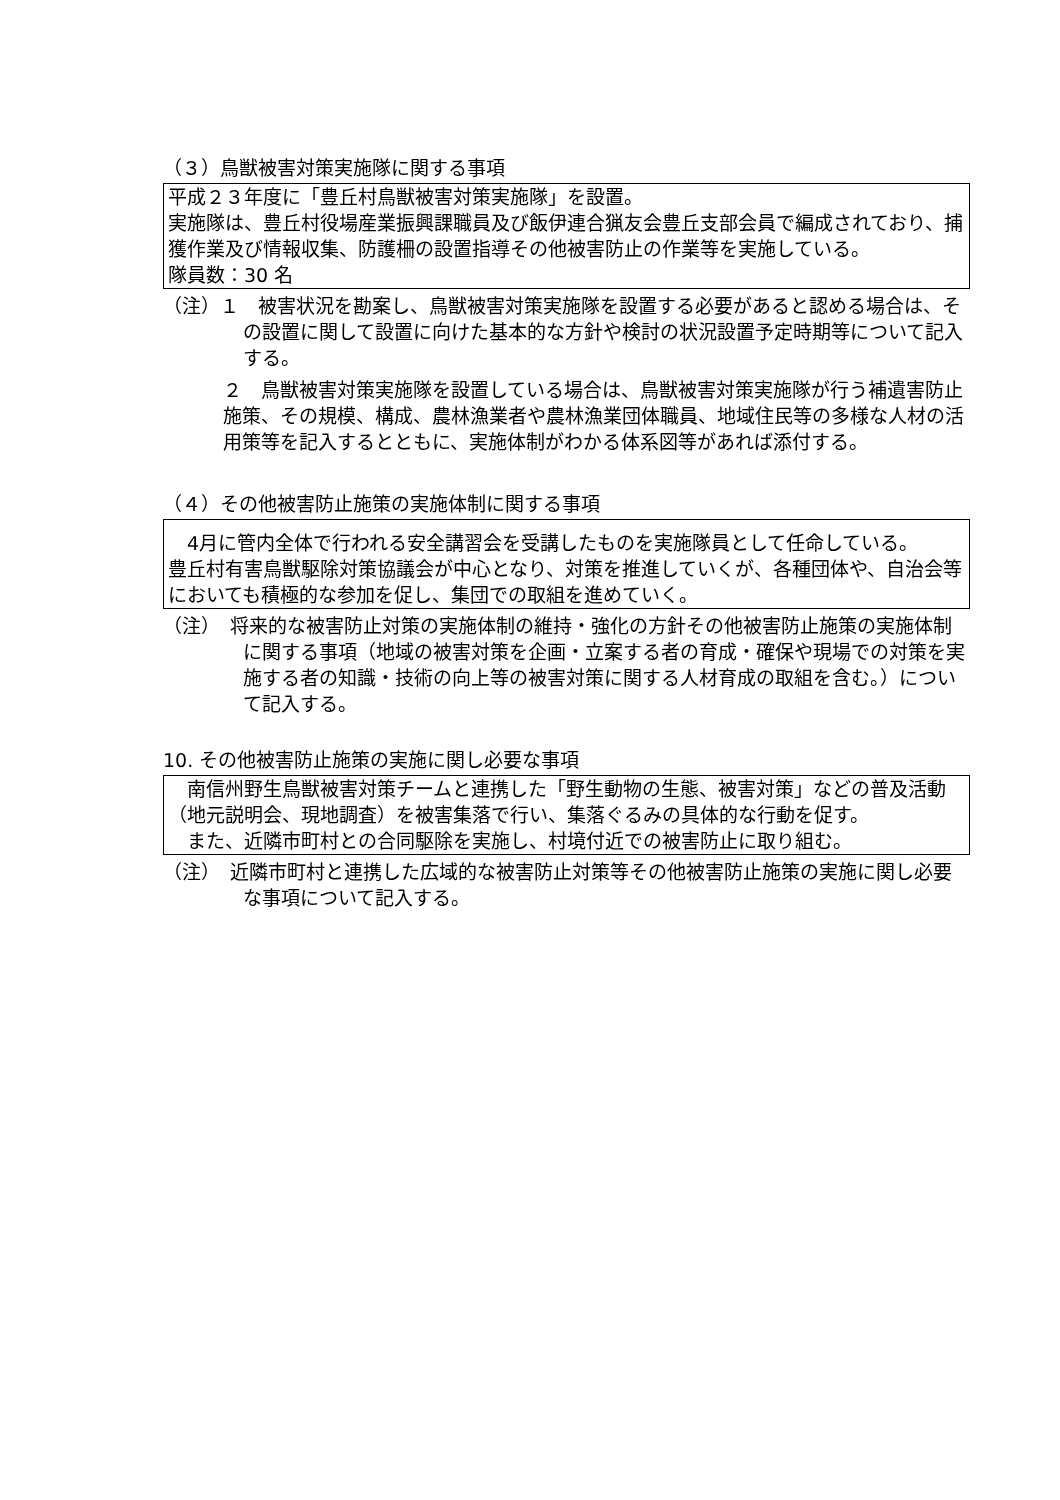（３）鳥獣被害対策実施隊に関する事項
平成２３年度に「豊丘村鳥獣被害対策実施隊」を設置。
実施隊は、豊丘村役場産業振興課職員及び飯伊連合猟友会豊丘支部会員で編成されており、捕獲作業及び情報収集、防護柵の設置指導その他被害防止の作業等を実施している。
隊員数：30 名
（注）１　被害状況を勘案し、鳥獣被害対策実施隊を設置する必要があると認める場合は、その設置に関して設置に向けた基本的な方針や検討の状況設置予定時期等について記入する。
２　鳥獣被害対策実施隊を設置している場合は、鳥獣被害対策実施隊が行う補遺害防止施策、その規模、構成、農林漁業者や農林漁業団体職員、地域住民等の多様な人材の活用策等を記入するとともに、実施体制がわかる体系図等があれば添付する。
（４）その他被害防止施策の実施体制に関する事項
　4月に管内全体で行われる安全講習会を受講したものを実施隊員として任命している。
豊丘村有害鳥獣駆除対策協議会が中心となり、対策を推進していくが、各種団体や、自治会等においても積極的な参加を促し、集団での取組を進めていく。
（注）　将来的な被害防止対策の実施体制の維持・強化の方針その他被害防止施策の実施体制に関する事項（地域の被害対策を企画・立案する者の育成・確保や現場での対策を実施する者の知識・技術の向上等の被害対策に関する人材育成の取組を含む。）について記入する。
10. その他被害防止施策の実施に関し必要な事項
　南信州野生鳥獣被害対策チームと連携した「野生動物の生態、被害対策」などの普及活動（地元説明会、現地調査）を被害集落で行い、集落ぐるみの具体的な行動を促す。
　また、近隣市町村との合同駆除を実施し、村境付近での被害防止に取り組む。
（注）　近隣市町村と連携した広域的な被害防止対策等その他被害防止施策の実施に関し必要な事項について記入する。